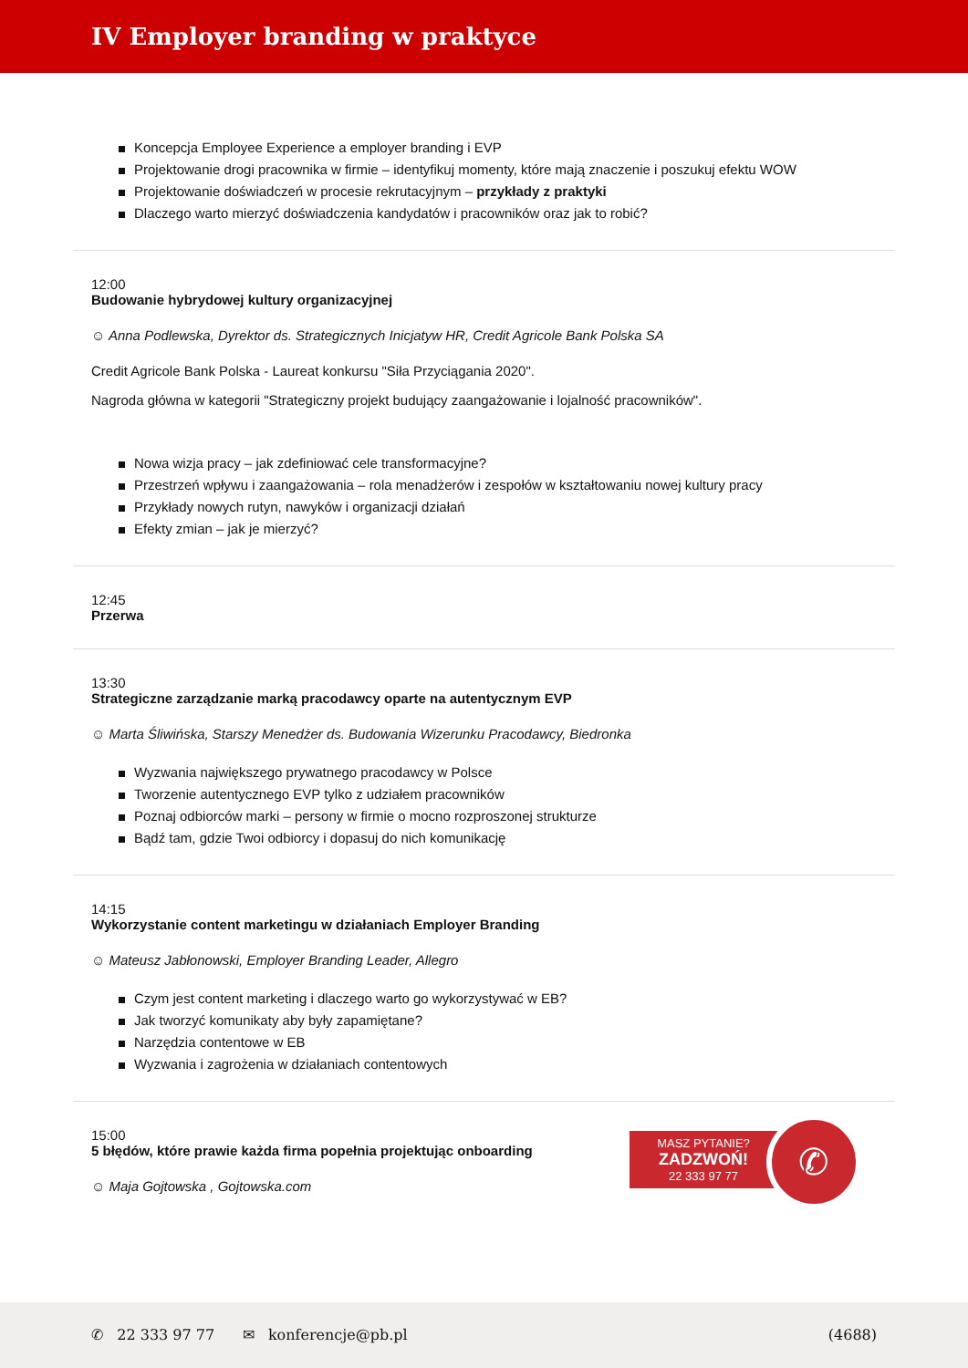IV Employer branding w praktyce
Koncepcja Employee Experience a employer branding i EVP
Projektowanie drogi pracownika w firmie – identyfikuj momenty, które mają znaczenie i poszukuj efektu WOW
Projektowanie doświadczeń w procesie rekrutacyjnym – przykłady z praktyki
Dlaczego warto mierzyć doświadczenia kandydatów i pracowników oraz jak to robić?
12:00
Budowanie hybrydowej kultury organizacyjnej
☺ Anna Podlewska, Dyrektor ds. Strategicznych Inicjatyw HR, Credit Agricole Bank Polska SA
Credit Agricole Bank Polska - Laureat konkursu "Siła Przyciągania 2020".
Nagroda główna w kategorii "Strategiczny projekt budujący zaangażowanie i lojalność pracowników".
Nowa wizja pracy – jak zdefiniować cele transformacyjne?
Przestrzeń wpływu i zaangażowania – rola menadżerów i zespołów w kształtowaniu nowej kultury pracy
Przykłady nowych rutyn, nawyków i organizacji działań
Efekty zmian – jak je mierzyć?
12:45
Przerwa
13:30
Strategiczne zarządzanie marką pracodawcy oparte na autentycznym EVP
☺ Marta Śliwińska, Starszy Menedżer ds. Budowania Wizerunku Pracodawcy, Biedronka
Wyzwania największego prywatnego pracodawcy w Polsce
Tworzenie autentycznego EVP tylko z udziałem pracowników
Poznaj odbiorców marki – persony w firmie o mocno rozproszonej strukturze
Bądź tam, gdzie Twoi odbiorcy i dopasuj do nich komunikację
14:15
Wykorzystanie content marketingu w działaniach Employer Branding
☺ Mateusz Jabłonowski, Employer Branding Leader, Allegro
Czym jest content marketing i dlaczego warto go wykorzystywać w EB?
Jak tworzyć komunikaty aby były zapamiętane?
Narzędzia contentowe w EB
Wyzwania i zagrożenia w działaniach contentowych
15:00
5 błędów, które prawie każda firma popełnia projektując onboarding
☺ Maja Gojtowska , Gojtowska.com
MASZ PYTANIE?
ZADZWOŃ!
22 333 97 77
✆
✆ 22 333 97 77 ✉ konferencje@pb.pl (4688)